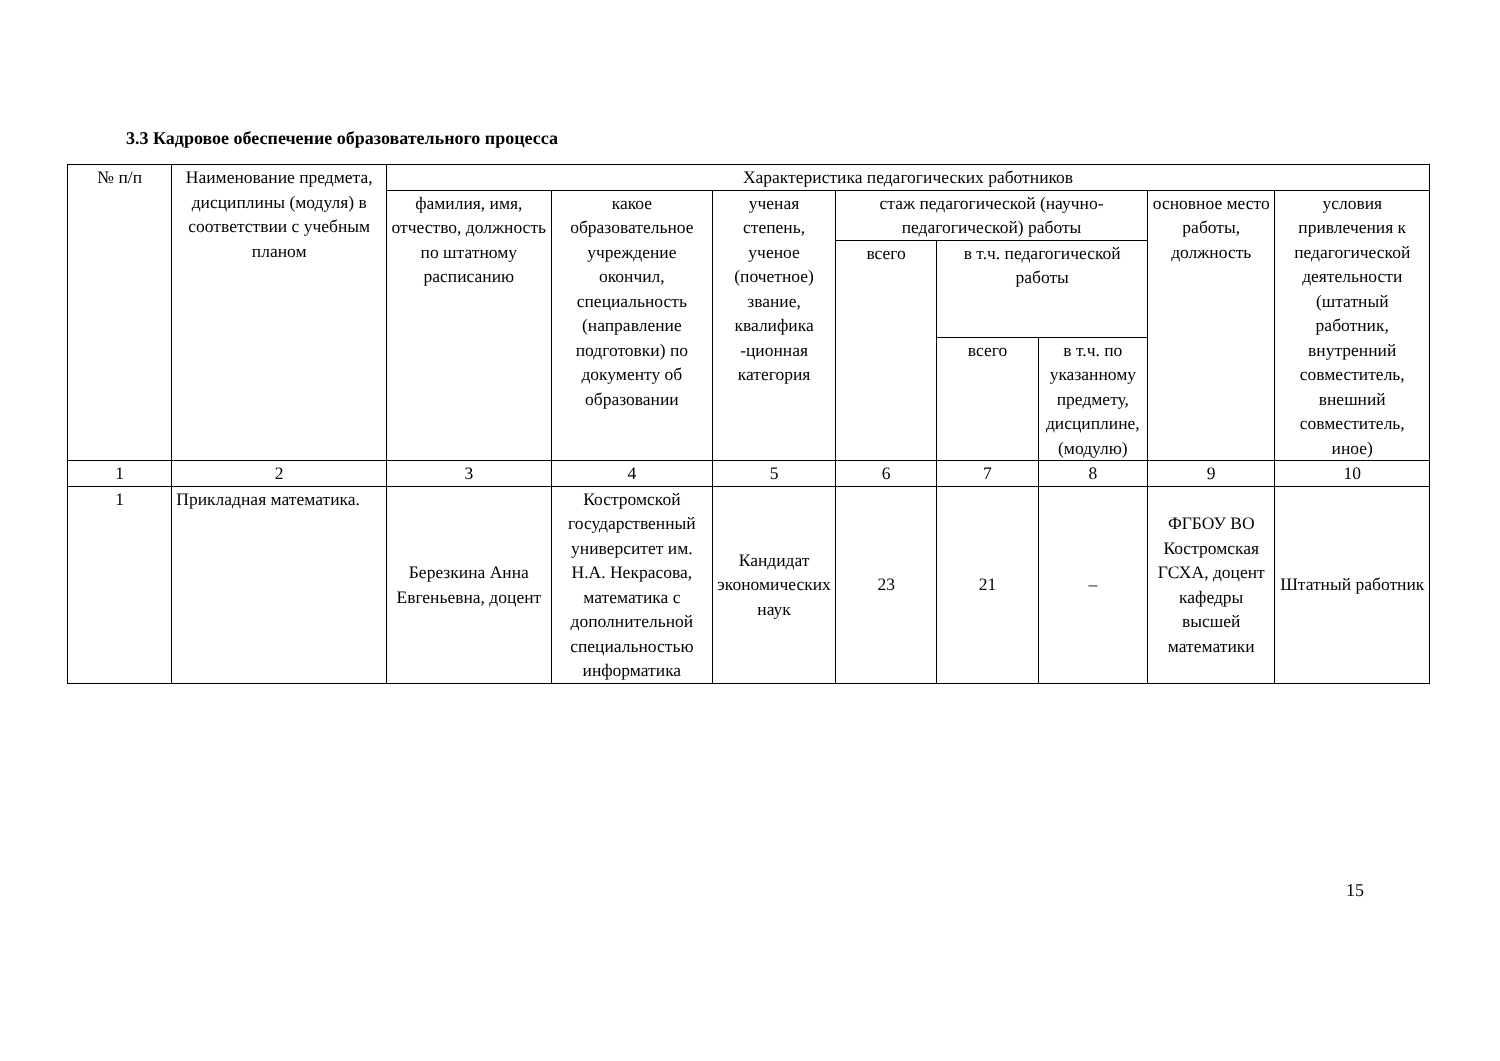3.3 Кадровое обеспечение образовательного процесса
| № п/п | Наименование предмета, дисциплины (модуля) в соответствии с учебным планом | Характеристика педагогических работников | | | | | | | |
| --- | --- | --- | --- | --- | --- | --- | --- | --- | --- |
| | | фамилия, имя, отчество, должность по штатному расписанию | какое образовательное учреждение окончил, специальность (направление подготовки) по документу об образовании | ученая степень, ученое (почетное) звание, квалифика -ционная категория | стаж педагогической (научно-педагогической) работы | | | основное место работы, должность | условия привлечения к педагогической деятельности (штатный работник, внутренний совместитель, внешний совместитель, иное) |
| | | | | | всего | в т.ч. педагогической работы | | | |
| | | | | | | всего | в т.ч. по указанному предмету, дисциплине, (модулю) | | |
| 1 | 2 | 3 | 4 | 5 | 6 | 7 | 8 | 9 | 10 |
| 1 | Прикладная математика. | Березкина Анна Евгеньевна, доцент | Костромской государственный университет им. Н.А. Некрасова, математика с дополнительной специальностью информатика | Кандидат экономических наук | 23 | 21 | – | ФГБОУ ВО Костромская ГСХА, доцент кафедры высшей математики | Штатный работник |
15